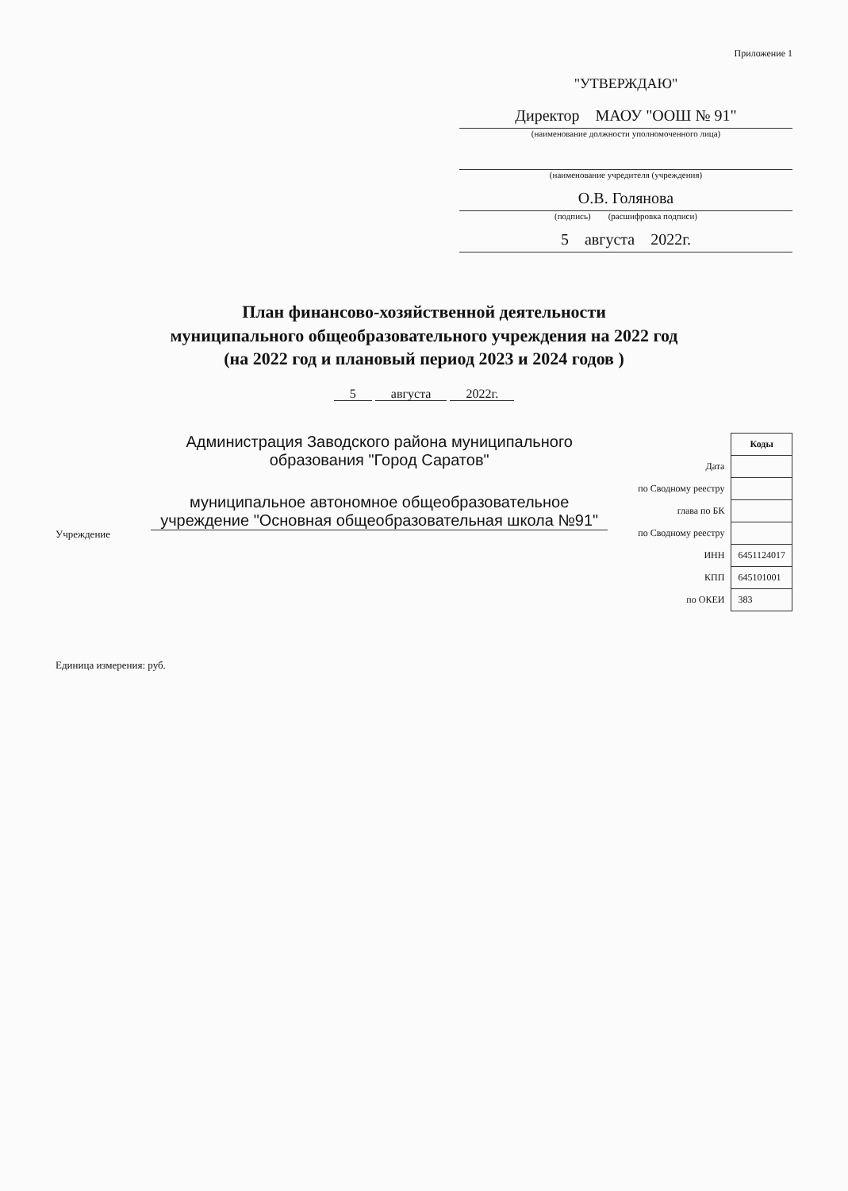Приложение 1
"УТВЕРЖДАЮ"
Директор МАОУ "ООШ № 91"
(наименование должности уполномоченного лица)
(наименование учредителя (учреждения)
О.В. Голянова
(подпись) (расшифровка подписи)
5 августа 2022г.
План финансово-хозяйственной деятельности
муниципального общеобразовательного учреждения на 2022 год
(на 2022 год и плановый период 2023 и 2024 годов )
5 августа 2022г.
Учреждение
Администрация Заводского района муниципального образования "Город Саратов"
муниципальное автономное общеобразовательное учреждение "Основная общеобразовательная школа №91"
| | Коды |
| Дата | |
| по Сводному реестру | |
| глава по БК | |
| по Сводному реестру | |
| ИНН | 6451124017 |
| КПП | 645101001 |
| по ОКЕИ | 383 |
Единица измерения: руб.